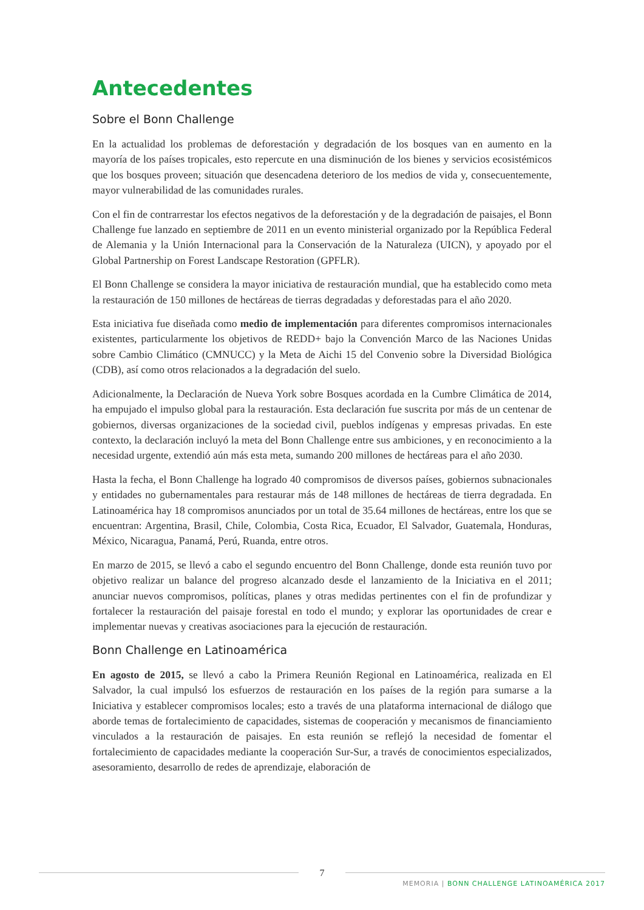Antecedentes
Sobre el Bonn Challenge
En la actualidad los problemas de deforestación y degradación de los bosques van en aumento en la mayoría de los países tropicales, esto repercute en una disminución de los bienes y servicios ecosistémicos que los bosques proveen; situación que desencadena deterioro de los medios de vida y, consecuentemente, mayor vulnerabilidad de las comunidades rurales.
Con el fin de contrarrestar los efectos negativos de la deforestación y de la degradación de paisajes, el Bonn Challenge fue lanzado en septiembre de 2011 en un evento ministerial organizado por la República Federal de Alemania y la Unión Internacional para la Conservación de la Naturaleza (UICN), y apoyado por el Global Partnership on Forest Landscape Restoration (GPFLR).
El Bonn Challenge se considera la mayor iniciativa de restauración mundial, que ha establecido como meta la restauración de 150 millones de hectáreas de tierras degradadas y deforestadas para el año 2020.
Esta iniciativa fue diseñada como medio de implementación para diferentes compromisos internacionales existentes, particularmente los objetivos de REDD+ bajo la Convención Marco de las Naciones Unidas sobre Cambio Climático (CMNUCC) y la Meta de Aichi 15 del Convenio sobre la Diversidad Biológica (CDB), así como otros relacionados a la degradación del suelo.
Adicionalmente, la Declaración de Nueva York sobre Bosques acordada en la Cumbre Climática de 2014, ha empujado el impulso global para la restauración. Esta declaración fue suscrita por más de un centenar de gobiernos, diversas organizaciones de la sociedad civil, pueblos indígenas y empresas privadas. En este contexto, la declaración incluyó la meta del Bonn Challenge entre sus ambiciones, y en reconocimiento a la necesidad urgente, extendió aún más esta meta, sumando 200 millones de hectáreas para el año 2030.
Hasta la fecha, el Bonn Challenge ha logrado 40 compromisos de diversos países, gobiernos subnacionales y entidades no gubernamentales para restaurar más de 148 millones de hectáreas de tierra degradada. En Latinoamérica hay 18 compromisos anunciados por un total de 35.64 millones de hectáreas, entre los que se encuentran: Argentina, Brasil, Chile, Colombia, Costa Rica, Ecuador, El Salvador, Guatemala, Honduras, México, Nicaragua, Panamá, Perú, Ruanda, entre otros.
En marzo de 2015, se llevó a cabo el segundo encuentro del Bonn Challenge, donde esta reunión tuvo por objetivo realizar un balance del progreso alcanzado desde el lanzamiento de la Iniciativa en el 2011; anunciar nuevos compromisos, políticas, planes y otras medidas pertinentes con el fin de profundizar y fortalecer la restauración del paisaje forestal en todo el mundo; y explorar las oportunidades de crear e implementar nuevas y creativas asociaciones para la ejecución de restauración.
Bonn Challenge en Latinoamérica
En agosto de 2015, se llevó a cabo la Primera Reunión Regional en Latinoamérica, realizada en El Salvador, la cual impulsó los esfuerzos de restauración en los países de la región para sumarse a la Iniciativa y establecer compromisos locales; esto a través de una plataforma internacional de diálogo que aborde temas de fortalecimiento de capacidades, sistemas de cooperación y mecanismos de financiamiento vinculados a la restauración de paisajes. En esta reunión se reflejó la necesidad de fomentar el fortalecimiento de capacidades mediante la cooperación Sur-Sur, a través de conocimientos especializados, asesoramiento, desarrollo de redes de aprendizaje, elaboración de
7
MEMORIA | BONN CHALLENGE LATINOAMÉRICA 2017